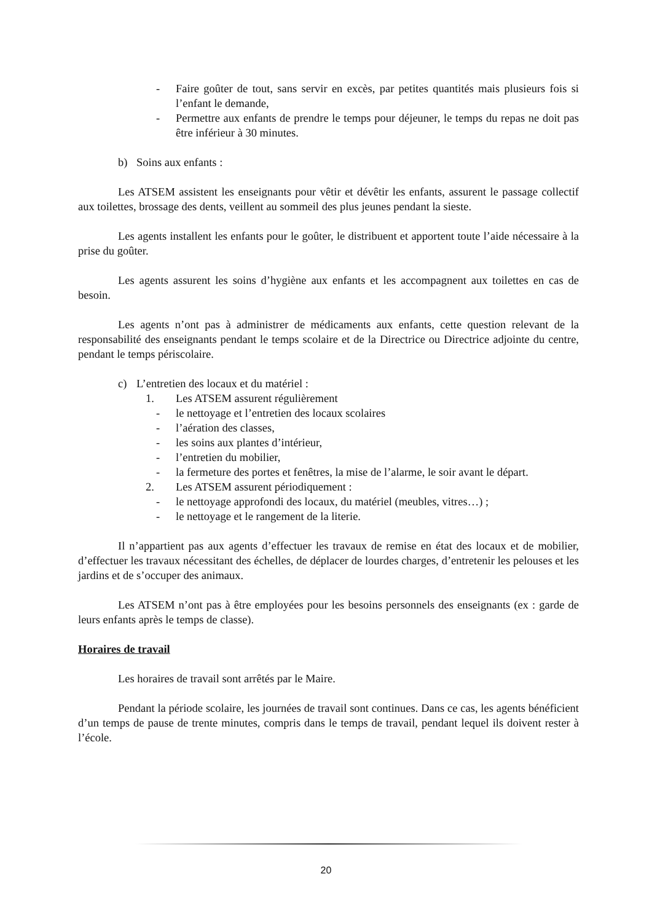- Faire goûter de tout, sans servir en excès, par petites quantités mais plusieurs fois si l’enfant le demande,
- Permettre aux enfants de prendre le temps pour déjeuner, le temps du repas ne doit pas être inférieur à 30 minutes.
b) Soins aux enfants :
Les ATSEM assistent les enseignants pour vêtir et dévêtir les enfants, assurent le passage collectif aux toilettes, brossage des dents, veillent au sommeil des plus jeunes pendant la sieste.
Les agents installent les enfants pour le goûter, le distribuent et apportent toute l’aide nécessaire à la prise du goûter.
Les agents assurent les soins d’hygiène aux enfants et les accompagnent aux toilettes en cas de besoin.
Les agents n’ont pas à administrer de médicaments aux enfants, cette question relevant de la responsabilité des enseignants pendant le temps scolaire et de la Directrice ou Directrice adjointe du centre, pendant le temps périscolaire.
c) L’entretien des locaux et du matériel :
1. Les ATSEM assurent régulièrement
- le nettoyage et l’entretien des locaux scolaires
- l’aération des classes,
- les soins aux plantes d’intérieur,
- l’entretien du mobilier,
- la fermeture des portes et fenêtres, la mise de l’alarme, le soir avant le départ.
2. Les ATSEM assurent périodiquement :
- le nettoyage approfondi des locaux, du matériel (meubles, vitres…) ;
- le nettoyage et le rangement de la literie.
Il n’appartient pas aux agents d’effectuer les travaux de remise en état des locaux et de mobilier, d’effectuer les travaux nécessitant des échelles, de déplacer de lourdes charges, d’entretenir les pelouses et les jardins et de s’occuper des animaux.
Les ATSEM n’ont pas à être employées pour les besoins personnels des enseignants (ex : garde de leurs enfants après le temps de classe).
Horaires de travail
Les horaires de travail sont arrêtés par le Maire.
Pendant la période scolaire, les journées de travail sont continues. Dans ce cas, les agents bénéficient d’un temps de pause de trente minutes, compris dans le temps de travail, pendant lequel ils doivent rester à l’école.
20